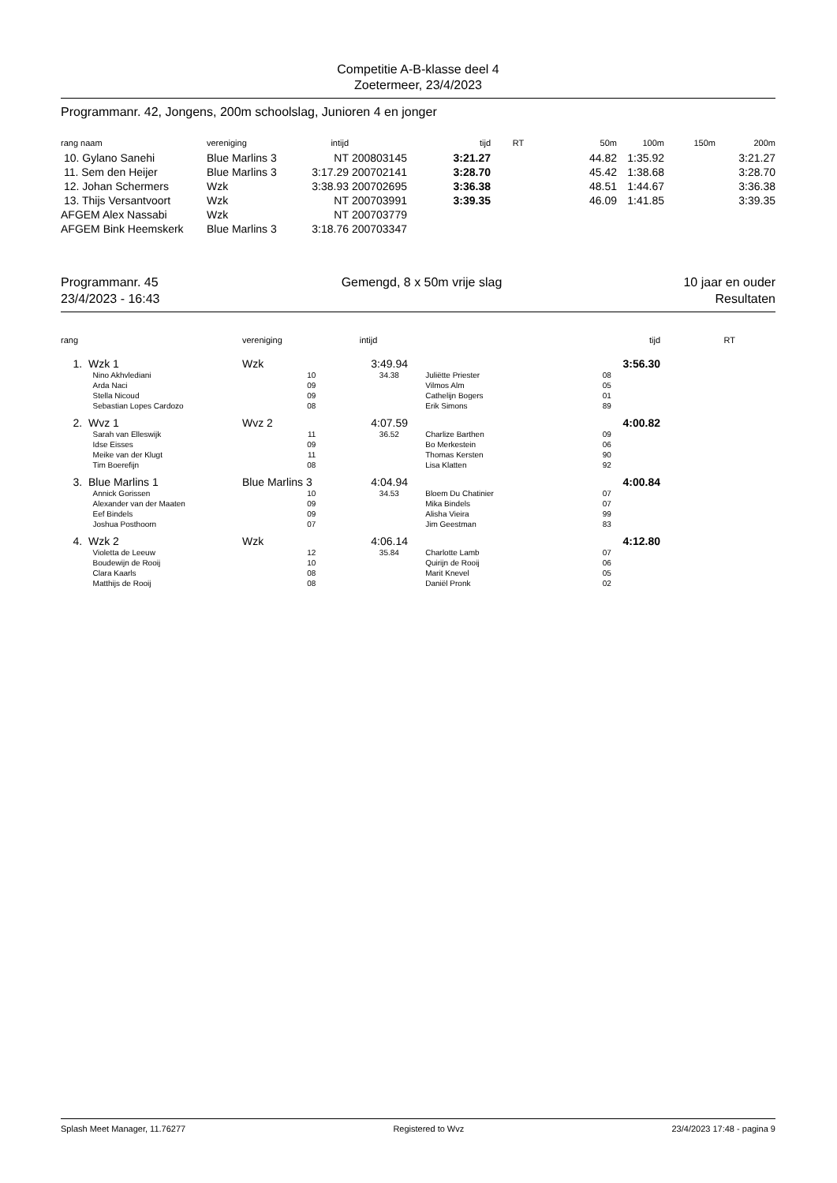Competitie A-B-klasse deel 4
Zoetermeer, 23/4/2023
Programmanr. 42, Jongens, 200m schoolslag, Junioren 4 en jonger
| rang naam | vereniging | intijd | | tijd | RT | 50m | 100m | 150m | 200m |
| --- | --- | --- | --- | --- | --- | --- | --- | --- | --- |
| 10. Gylano Sanehi | Blue Marlins 3 | NT | 200803145 | 3:21.27 | | 44.82 | 1:35.92 | | 3:21.27 |
| 11. Sem den Heijer | Blue Marlins 3 | 3:17.29 | 200702141 | 3:28.70 | | 45.42 | 1:38.68 | | 3:28.70 |
| 12. Johan Schermers | Wzk | 3:38.93 | 200702695 | 3:36.38 | | 48.51 | 1:44.67 | | 3:36.38 |
| 13. Thijs Versantvoort | Wzk | NT | 200703991 | 3:39.35 | | 46.09 | 1:41.85 | | 3:39.35 |
| AFGEM Alex Nassabi | Wzk | NT | 200703779 | | | | | | |
| AFGEM Bink Heemskerk | Blue Marlins 3 | 3:18.76 | 200703347 | | | | | | |
Programmanr. 45
23/4/2023 - 16:43
Gemengd, 8 x 50m vrije slag 10 jaar en ouder
Resultaten
| rang | | vereniging | intijd | | tijd | RT | |
| --- | --- | --- | --- | --- | --- | --- | --- |
| 1. | Wzk 1 | Wzk | 3:49.94 | | 3:56.30 | | |
| | Nino Akhvlediani | 10 | 34.38 | Juliëtte Priester | 08 | | |
| | Arda Naci | 09 | | Vilmos Alm | 05 | | |
| | Stella Nicoud | 09 | | Cathelijn Bogers | 01 | | |
| | Sebastian Lopes Cardozo | 08 | | Erik Simons | 89 | | |
| 2. | Wvz 1 | Wvz 2 | 4:07.59 | | 4:00.82 | | |
| | Sarah van Elleswijk | 11 | 36.52 | Charlize Barthen | 09 | | |
| | Idse Eisses | 09 | | Bo Merkestein | 06 | | |
| | Meike van der Klugt | 11 | | Thomas Kersten | 90 | | |
| | Tim Boerefijn | 08 | | Lisa Klatten | 92 | | |
| 3. | Blue Marlins 1 | Blue Marlins 3 | 4:04.94 | | 4:00.84 | | |
| | Annick Gorissen | 10 | 34.53 | Bloem Du Chatinier | 07 | | |
| | Alexander van der Maaten | 09 | | Mika Bindels | 07 | | |
| | Eef Bindels | 09 | | Alisha Vieira | 99 | | |
| | Joshua Posthoorn | 07 | | Jim Geestman | 83 | | |
| 4. | Wzk 2 | Wzk | 4:06.14 | | 4:12.80 | | |
| | Violetta de Leeuw | 12 | 35.84 | Charlotte Lamb | 07 | | |
| | Boudewijn de Rooij | 10 | | Quirijn de Rooij | 06 | | |
| | Clara Kaarls | 08 | | Marit Knevel | 05 | | |
| | Matthijs de Rooij | 08 | | Daniël Pronk | 02 | | |
Splash Meet Manager, 11.76277 Registered to Wvz 23/4/2023 17:48 - pagina 9